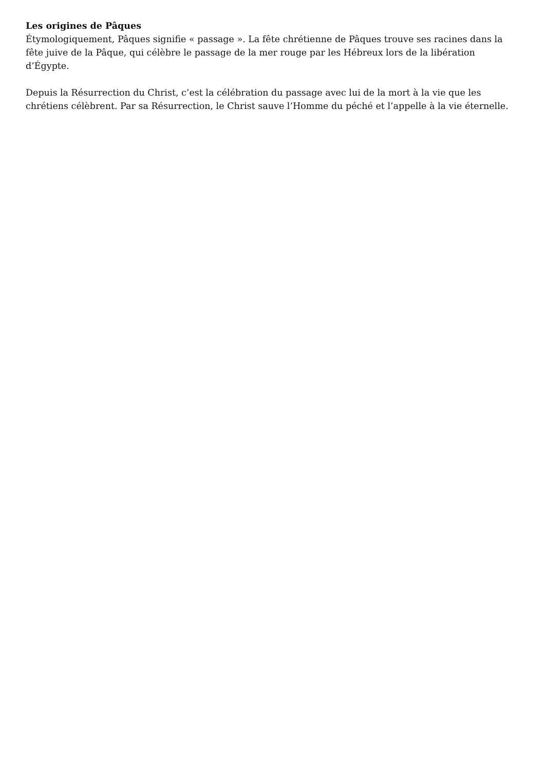Les origines de Pâques
Étymologiquement, Pâques signifie « passage ». La fête chrétienne de Pâques trouve ses racines dans la fête juive de la Pâque, qui célèbre le passage de la mer rouge par les Hébreux lors de la libération d’Égypte.
Depuis la Résurrection du Christ, c’est la célébration du passage avec lui de la mort à la vie que les chrétiens célèbrent. Par sa Résurrection, le Christ sauve l’Homme du péché et l’appelle à la vie éternelle.